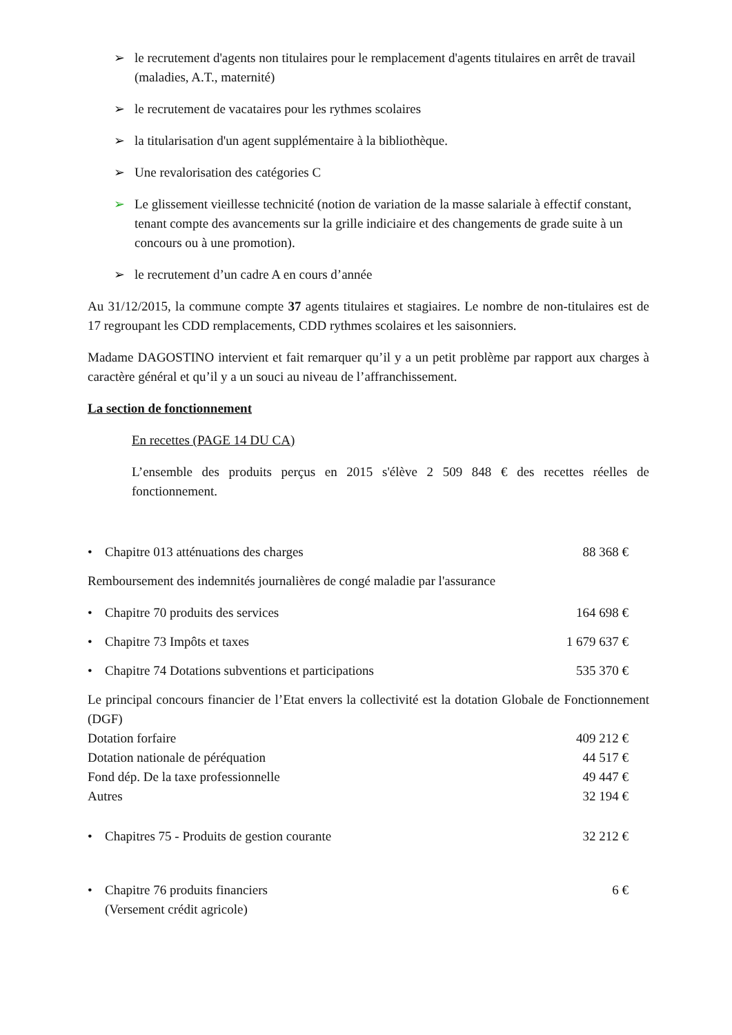➢ le recrutement d'agents non titulaires pour le remplacement d'agents titulaires en arrêt de travail (maladies, A.T., maternité)
➢ le recrutement de vacataires pour les rythmes scolaires
➢ la titularisation d'un agent supplémentaire à la bibliothèque.
➢ Une revalorisation des catégories C
➢ Le glissement vieillesse technicité (notion de variation de la masse salariale à effectif constant, tenant compte des avancements sur la grille indiciaire et des changements de grade suite à un concours ou à une promotion).
➢ le recrutement d’un cadre A en cours d’année
Au 31/12/2015, la commune compte 37 agents titulaires et stagiaires. Le nombre de non-titulaires est de 17 regroupant les CDD remplacements, CDD rythmes scolaires et les saisonniers.
Madame DAGOSTINO intervient et fait remarquer qu’il y a un petit problème par rapport aux charges à caractère général et qu’il y a un souci au niveau de l’affranchissement.
La section de fonctionnement
En recettes (PAGE 14 DU CA)
L’ensemble des produits perçus en 2015 s'élève 2 509 848 € des recettes réelles de fonctionnement.
• Chapitre 013 atténuations des charges 88 368 €
Remboursement des indemnités journalières de congé maladie par l'assurance
• Chapitre 70 produits des services 164 698 €
• Chapitre 73 Impôts et taxes 1 679 637 €
• Chapitre 74 Dotations subventions et participations 535 370 €
Le principal concours financier de l’Etat envers la collectivité est la dotation Globale de Fonctionnement (DGF)
Dotation forfaire 409 212 €
Dotation nationale de péréquation 44 517 €
Fond dép. De la taxe professionnelle 49 447 €
Autres 32 194 €
• Chapitres 75 - Produits de gestion courante 32 212 €
• Chapitre 76 produits financiers
(Versement crédit agricole) 6 €